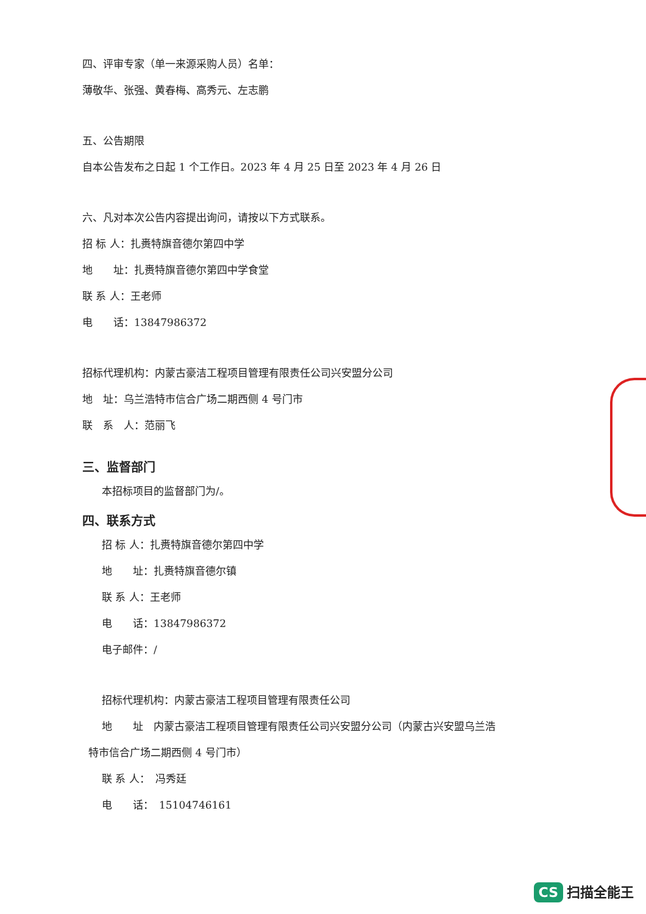四、评审专家（单一来源采购人员）名单：
薄敬华、张强、黄春梅、高秀元、左志鹏
五、公告期限
自本公告发布之日起 1 个工作日。2023 年 4 月 25 日至 2023 年 4 月 26 日
六、凡对本次公告内容提出询问，请按以下方式联系。
招 标 人：扎赉特旗音德尔第四中学
地　　址：扎赉特旗音德尔第四中学食堂
联 系 人：王老师
电　　话：13847986372
招标代理机构：内蒙古豪洁工程项目管理有限责任公司兴安盟分公司
地　址：乌兰浩特市信合广场二期西侧 4 号门市
联　系　人：范丽飞
三、监督部门
本招标项目的监督部门为/。
四、联系方式
招 标 人：扎赉特旗音德尔第四中学
地　　址：扎赉特旗音德尔镇
联 系 人：王老师
电　　话：13847986372
电子邮件：/
招标代理机构：内蒙古豪洁工程项目管理有限责任公司
地　　址　内蒙古豪洁工程项目管理有限责任公司兴安盟分公司（内蒙古兴安盟乌兰浩
特市信合广场二期西侧 4 号门市）
联 系 人：　冯秀廷
电　　话：　15104746161
CS 扫描全能王